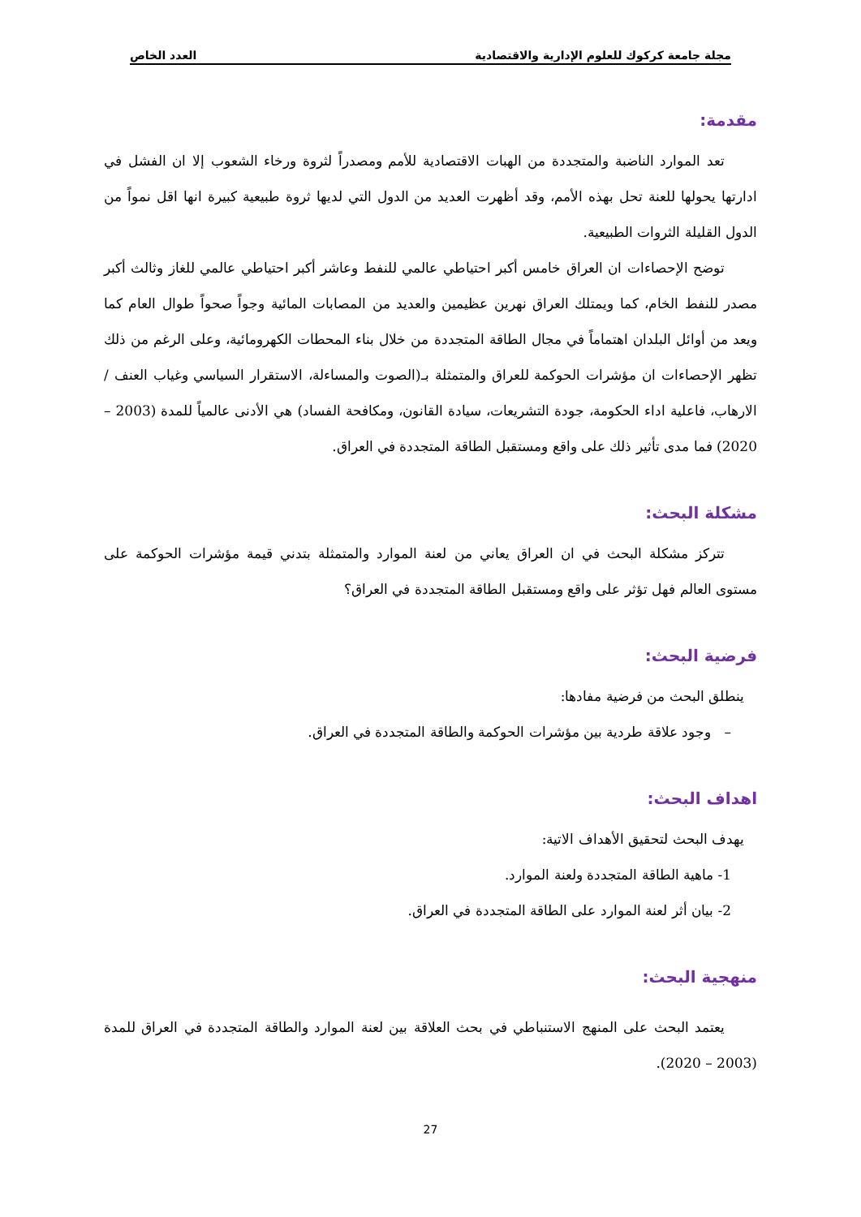مجلة جامعة كركوك للعلوم الإدارية والاقتصادية العدد الخاص
مقدمة:
تعد الموارد الناضبة والمتجددة من الهبات الاقتصادية للأمم ومصدراً لثروة ورخاء الشعوب إلا ان الفشل في ادارتها يحولها للعنة تحل بهذه الأمم، وقد أظهرت العديد من الدول التي لديها ثروة طبيعية كبيرة انها اقل نمواً من الدول القليلة الثروات الطبيعية.
توضح الإحصاءات ان العراق خامس أكبر احتياطي عالمي للنفط وعاشر أكبر احتياطي عالمي للغاز وثالث أكبر مصدر للنفط الخام، كما ويمتلك العراق نهرين عظيمين والعديد من المصابات المائية وجواً صحواً طوال العام كما ويعد من أوائل البلدان اهتماماً في مجال الطاقة المتجددة من خلال بناء المحطات الكهرومائية، وعلى الرغم من ذلك تظهر الإحصاءات ان مؤشرات الحوكمة للعراق والمتمثلة بـ(الصوت والمساءلة، الاستقرار السياسي وغياب العنف / الارهاب، فاعلية اداء الحكومة، جودة التشريعات، سيادة القانون، ومكافحة الفساد) هي الأدنى عالمياً للمدة (2003 – 2020) فما مدى تأثير ذلك على واقع ومستقبل الطاقة المتجددة في العراق.
مشكلة البحث:
تتركز مشكلة البحث في ان العراق يعاني من لعنة الموارد والمتمثلة بتدني قيمة مؤشرات الحوكمة على مستوى العالم فهل تؤثر على واقع ومستقبل الطاقة المتجددة في العراق؟
فرضية البحث:
ينطلق البحث من فرضية مفادها:
– وجود علاقة طردية بين مؤشرات الحوكمة والطاقة المتجددة في العراق.
اهداف البحث:
يهدف البحث لتحقيق الأهداف الاتية:
1- ماهية الطاقة المتجددة ولعنة الموارد.
2- بيان أثر لعنة الموارد على الطاقة المتجددة في العراق.
منهجية البحث:
يعتمد البحث على المنهج الاستنباطي في بحث العلاقة بين لعنة الموارد والطاقة المتجددة في العراق للمدة (2003 – 2020).
27